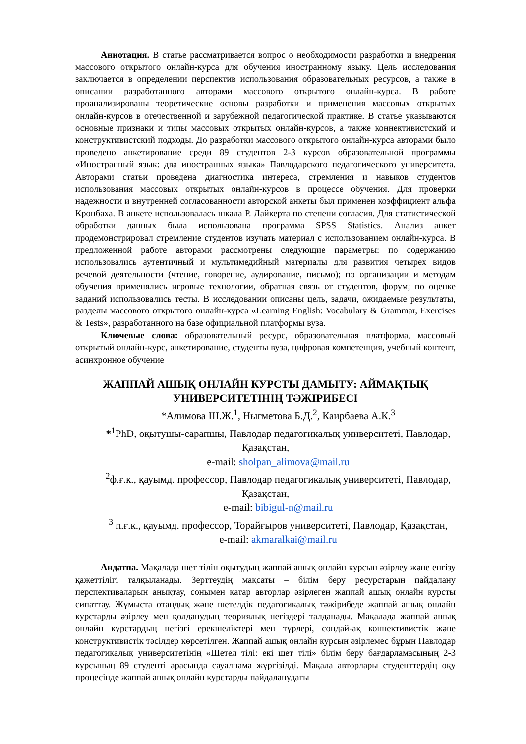Аннотация. В статье рассматривается вопрос о необходимости разработки и внедрения массового открытого онлайн-курса для обучения иностранному языку. Цель исследования заключается в определении перспектив использования образовательных ресурсов, а также в описании разработанного авторами массового открытого онлайн-курса. В работе проанализированы теоретические основы разработки и применения массовых открытых онлайн-курсов в отечественной и зарубежной педагогической практике. В статье указываются основные признаки и типы массовых открытых онлайн-курсов, а также коннективистский и конструктивистский подходы. До разработки массового открытого онлайн-курса авторами было проведено анкетирование среди 89 студентов 2-3 курсов образовательной программы «Иностранный язык: два иностранных языка» Павлодарского педагогического университета. Авторами статьи проведена диагностика интереса, стремления и навыков студентов использования массовых открытых онлайн-курсов в процессе обучения. Для проверки надежности и внутренней согласованности авторской анкеты был применен коэффициент альфа Кронбаха. В анкете использовалась шкала Р. Лайкерта по степени согласия. Для статистической обработки данных была использована программа SPSS Statistics. Анализ анкет продемонстрировал стремление студентов изучать материал с использованием онлайн-курса. В предложенной работе авторами рассмотрены следующие параметры: по содержанию использовались аутентичный и мультимедийный материалы для развития четырех видов речевой деятельности (чтение, говорение, аудирование, письмо); по организации и методам обучения применялись игровые технологии, обратная связь от студентов, форум; по оценке заданий использовались тесты. В исследовании описаны цель, задачи, ожидаемые результаты, разделы массового открытого онлайн-курса «Learning English: Vocabulary & Grammar, Exercises & Tests», разработанного на базе официальной платформы вуза.
Ключевые слова: образовательный ресурс, образовательная платформа, массовый открытый онлайн-курс, анкетирование, студенты вуза, цифровая компетенция, учебный контент, асинхронное обучение
ЖАППАЙ АШЫҚ ОНЛАЙН КУРСТЫ ДАМЫТУ: АЙМАҚТЫҚ УНИВЕРСИТЕТІНІҢ ТӘЖІРИБЕСІ
*Алимова Ш.Ж.<sup>1</sup>, Ныгметова Б.Д.<sup>2</sup>, Каирбаева А.К.<sup>3</sup>
*<sup>1</sup>PhD, оқытушы-сарапшы, Павлодар педагогикалық университеті, Павлодар, Қазақстан,
e-mail: sholpan_alimova@mail.ru
<sup>2</sup> ф.ғ.к., қауымд. профессор, Павлодар педагогикалық университеті, Павлодар, Қазақстан,
e-mail: bibigul-n@mail.ru
<sup>3</sup> п.ғ.к., қауымд. профессор, Торайғыров университеті, Павлодар, Қазақстан,
e-mail: akmaralkai@mail.ru
Андатпа. Мақалада шет тілін оқытудың жаппай ашық онлайн курсын әзірлеу және енгізу қажеттілігі талқыланады. Зерттеудің мақсаты – білім беру ресурстарын пайдалану перспективаларын анықтау, сонымен қатар авторлар әзірлеген жаппай ашық онлайн курсты сипаттау. Жұмыста отандық және шетелдік педагогикалық тәжірибеде жаппай ашық онлайн курстарды әзірлеу мен қолданудың теориялық негіздері талданады. Мақалада жаппай ашық онлайн курстардың негізгі ерекшеліктері мен түрлері, сондай-ақ коннективистік және конструктивистік тәсілдер көрсетілген. Жаппай ашық онлайн курсын әзірлемес бұрын Павлодар педагогикалық университетінің «Шетел тілі: екі шет тілі» білім беру бағдарламасының 2-3 курсының 89 студенті арасында сауалнама жүргізілді. Мақала авторлары студенттердің оқу процесінде жаппай ашық онлайн курстарды пайдаланудағы